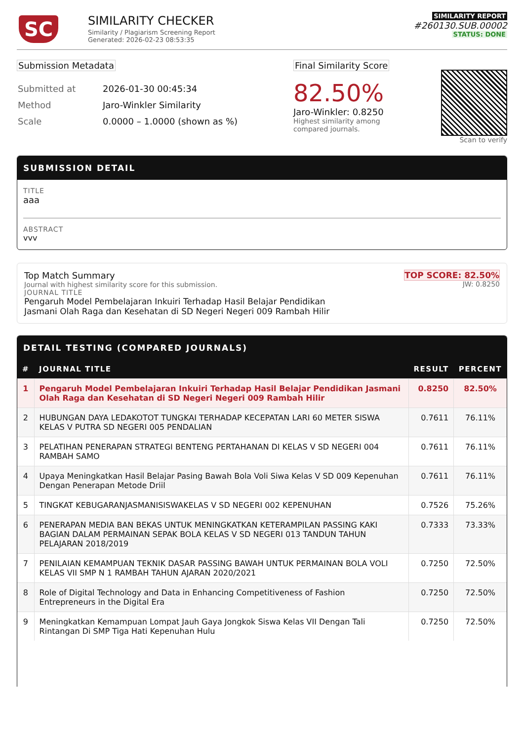SC
SIMILARITY CHECKER
Similarity / Plagiarism Screening Report
Generated: 2026-02-23 08:53:35
SIMILARITY REPORT
#260130.SUB.00002
STATUS: DONE
Submission Metadata
| Submitted at | 2026-01-30 00:45:34 |
| Method | Jaro-Winkler Similarity |
| Scale | 0.0000 – 1.0000 (shown as %) |
Final Similarity Score
82.50%
Jaro-Winkler: 0.8250
Highest similarity among
compared journals.
Scan to verify
SUBMISSION DETAIL
TITLE
aaa
ABSTRACT
vvv
Top Match Summary
Journal with highest similarity score for this submission.
JOURNAL TITLE
Pengaruh Model Pembelajaran Inkuiri Terhadap Hasil Belajar Pendidikan
Jasmani Olah Raga dan Kesehatan di SD Negeri Negeri 009 Rambah Hilir
TOP SCORE: 82.50%
JW: 0.8250
DETAIL TESTING (COMPARED JOURNALS)
| # | JOURNAL TITLE | RESULT | PERCENT |
| --- | --- | --- | --- |
| 1 | Pengaruh Model Pembelajaran Inkuiri Terhadap Hasil Belajar Pendidikan Jasmani Olah Raga dan Kesehatan di SD Negeri Negeri 009 Rambah Hilir | 0.8250 | 82.50% |
| 2 | HUBUNGAN DAYA LEDAKOTOT TUNGKAI TERHADAP KECEPATAN LARI 60 METER SISWA KELAS V PUTRA SD NEGERI 005 PENDALIAN | 0.7611 | 76.11% |
| 3 | PELATIHAN PENERAPAN STRATEGI BENTENG PERTAHANAN DI KELAS V SD NEGERI 004 RAMBAH SAMO | 0.7611 | 76.11% |
| 4 | Upaya Meningkatkan Hasil Belajar Pasing Bawah Bola Voli Siwa Kelas V SD 009 Kepenuhan Dengan Penerapan Metode Driil | 0.7611 | 76.11% |
| 5 | TINGKAT KEBUGARANJASMANISISWAKELAS V SD NEGERI 002 KEPENUHAN | 0.7526 | 75.26% |
| 6 | PENERAPAN MEDIA BAN BEKAS UNTUK MENINGKATKAN KETERAMPILAN PASSING KAKI BAGIAN DALAM PERMAINAN SEPAK BOLA KELAS V SD NEGERI 013 TANDUN TAHUN PELAJARAN 2018/2019 | 0.7333 | 73.33% |
| 7 | PENILAIAN KEMAMPUAN TEKNIK DASAR PASSING BAWAH UNTUK PERMAINAN BOLA VOLI KELAS VII SMP N 1 RAMBAH TAHUN AJARAN 2020/2021 | 0.7250 | 72.50% |
| 8 | Role of Digital Technology and Data in Enhancing Competitiveness of Fashion Entrepreneurs in the Digital Era | 0.7250 | 72.50% |
| 9 | Meningkatkan Kemampuan Lompat Jauh Gaya Jongkok Siswa Kelas VII Dengan Tali Rintangan Di SMP Tiga Hati Kepenuhan Hulu | 0.7250 | 72.50% |